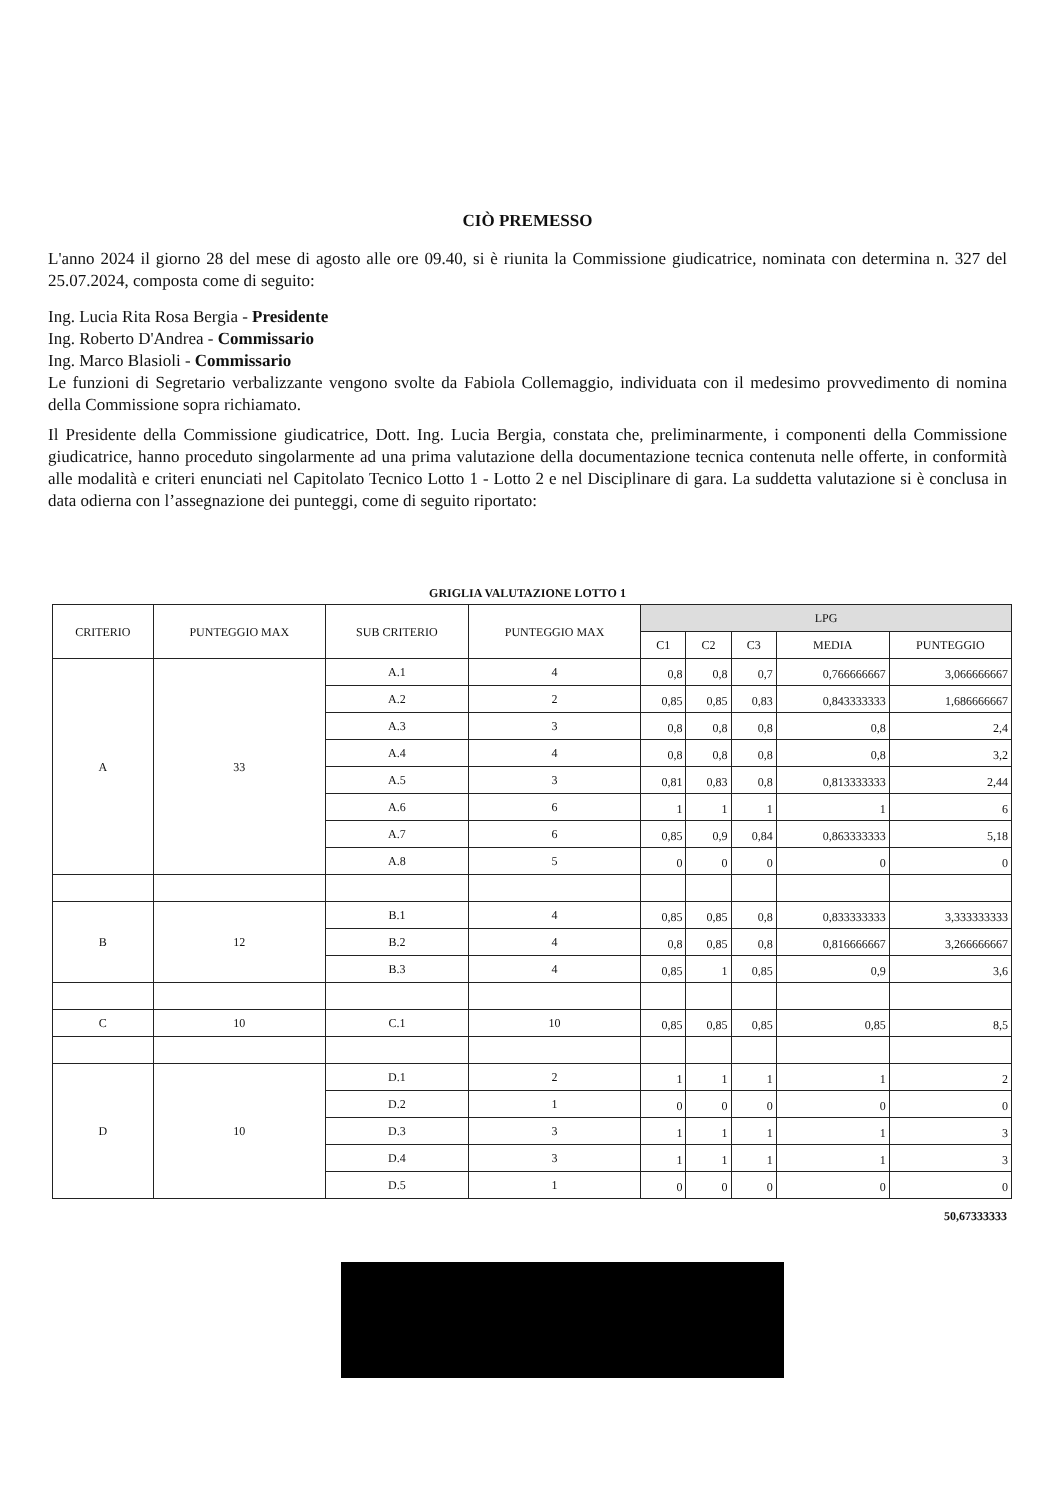CIÒ PREMESSO
L'anno 2024 il giorno 28 del mese di agosto alle ore 09.40, si è riunita la Commissione giudicatrice, nominata con determina n. 327 del 25.07.2024, composta come di seguito:
Ing. Lucia Rita Rosa Bergia - Presidente
Ing. Roberto D'Andrea - Commissario
Ing. Marco Blasioli - Commissario
Le funzioni di Segretario verbalizzante vengono svolte da Fabiola Collemaggio, individuata con il medesimo provvedimento di nomina della Commissione sopra richiamato.
Il Presidente della Commissione giudicatrice, Dott. Ing. Lucia Bergia, constata che, preliminarmente, i componenti della Commissione giudicatrice, hanno proceduto singolarmente ad una prima valutazione della documentazione tecnica contenuta nelle offerte, in conformità alle modalità e criteri enunciati nel Capitolato Tecnico Lotto 1 - Lotto 2 e nel Disciplinare di gara. La suddetta valutazione si è conclusa in data odierna con l’assegnazione dei punteggi, come di seguito riportato:
GRIGLIA VALUTAZIONE LOTTO 1
| CRITERIO | PUNTEGGIO MAX | SUB CRITERIO | PUNTEGGIO MAX | LPG | | | | |
| --- | --- | --- | --- | --- | --- | --- | --- | --- |
| | | | | C1 | C2 | C3 | MEDIA | PUNTEGGIO |
| A | 33 | A.1 | 4 | 0,8 | 0,8 | 0,7 | 0,766666667 | 3,066666667 |
| | | A.2 | 2 | 0,85 | 0,85 | 0,83 | 0,843333333 | 1,686666667 |
| | | A.3 | 3 | 0,8 | 0,8 | 0,8 | 0,8 | 2,4 |
| | | A.4 | 4 | 0,8 | 0,8 | 0,8 | 0,8 | 3,2 |
| | | A.5 | 3 | 0,81 | 0,83 | 0,8 | 0,813333333 | 2,44 |
| | | A.6 | 6 | 1 | 1 | 1 | 1 | 6 |
| | | A.7 | 6 | 0,85 | 0,9 | 0,84 | 0,863333333 | 5,18 |
| | | A.8 | 5 | 0 | 0 | 0 | 0 | 0 |
| B | 12 | B.1 | 4 | 0,85 | 0,85 | 0,8 | 0,833333333 | 3,333333333 |
| | | B.2 | 4 | 0,8 | 0,85 | 0,8 | 0,816666667 | 3,266666667 |
| | | B.3 | 4 | 0,85 | 1 | 0,85 | 0,9 | 3,6 |
| C | 10 | C.1 | 10 | 0,85 | 0,85 | 0,85 | 0,85 | 8,5 |
| D | 10 | D.1 | 2 | 1 | 1 | 1 | 1 | 2 |
| | | D.2 | 1 | 0 | 0 | 0 | 0 | 0 |
| | | D.3 | 3 | 1 | 1 | 1 | 1 | 3 |
| | | D.4 | 3 | 1 | 1 | 1 | 1 | 3 |
| | | D.5 | 1 | 0 | 0 | 0 | 0 | 0 |
50,67333333